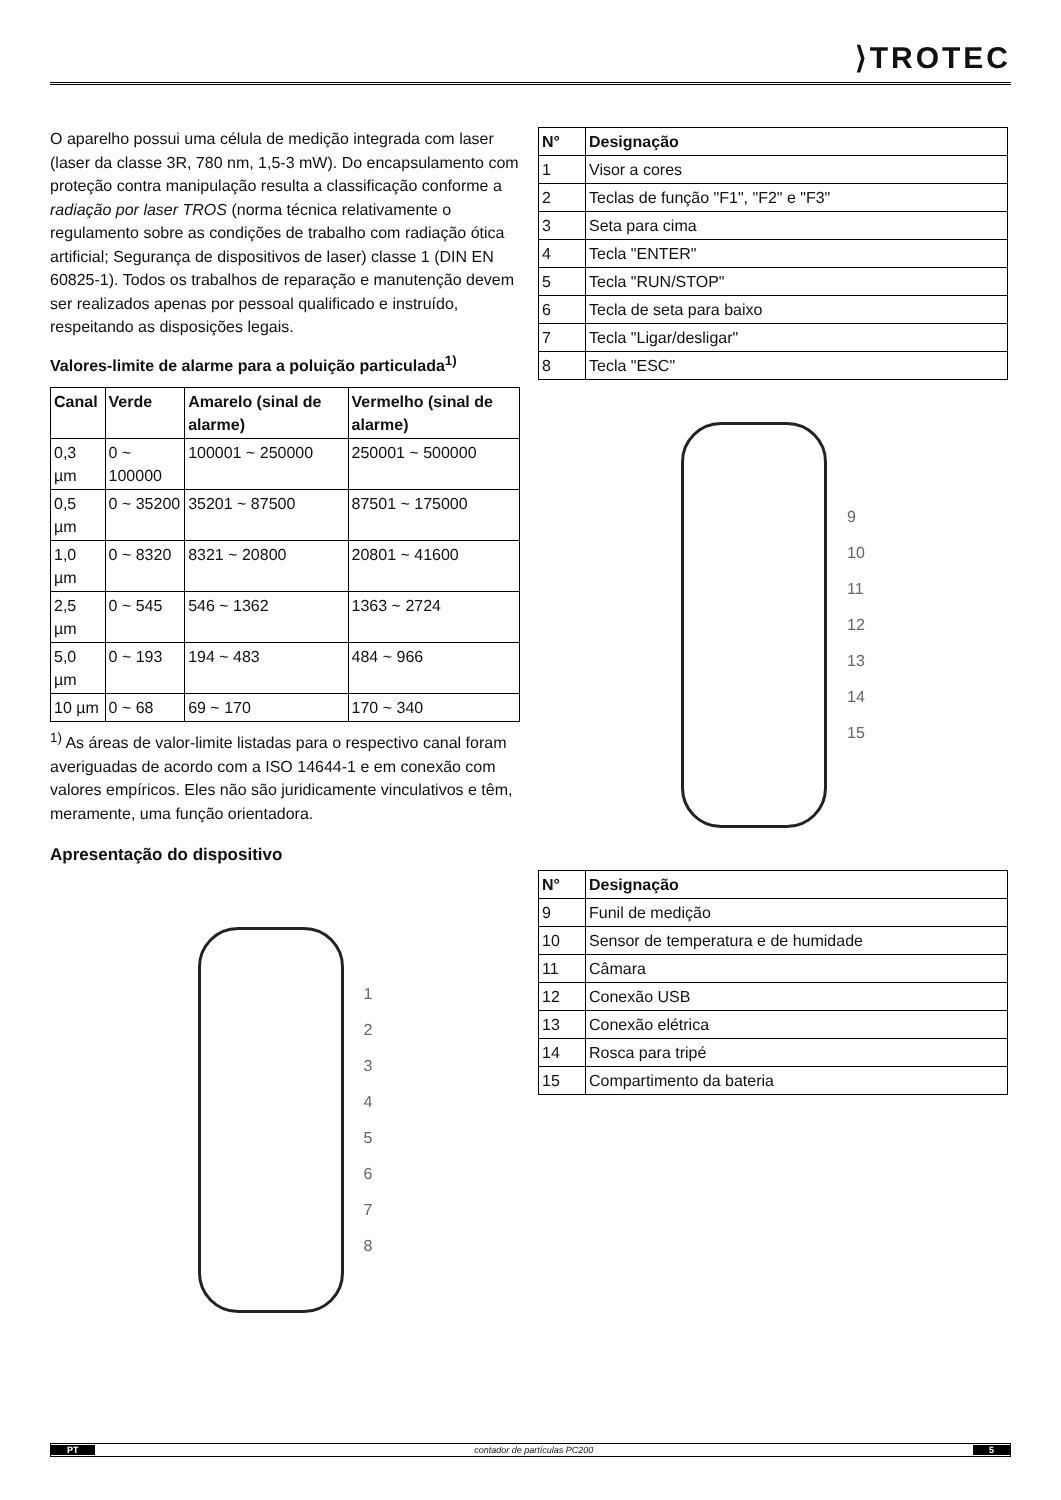⟩TROTEC
O aparelho possui uma célula de medição integrada com laser (laser da classe 3R, 780 nm, 1,5-3 mW). Do encapsulamento com proteção contra manipulação resulta a classificação conforme a radiação por laser TROS (norma técnica relativamente o regulamento sobre as condições de trabalho com radiação ótica artificial; Segurança de dispositivos de laser) classe 1 (DIN EN 60825-1). Todos os trabalhos de reparação e manutenção devem ser realizados apenas por pessoal qualificado e instruído, respeitando as disposições legais.
Valores-limite de alarme para a poluição particulada<sup>1)</sup>
| Canal | Verde | Amarelo (sinal de alarme) | Vermelho (sinal de alarme) |
| --- | --- | --- | --- |
| 0,3 µm | 0 ~ 100000 | 100001 ~ 250000 | 250001 ~ 500000 |
| 0,5 µm | 0 ~ 35200 | 35201 ~ 87500 | 87501 ~ 175000 |
| 1,0 µm | 0 ~ 8320 | 8321 ~ 20800 | 20801 ~ 41600 |
| 2,5 µm | 0 ~ 545 | 546 ~ 1362 | 1363 ~ 2724 |
| 5,0 µm | 0 ~ 193 | 194 ~ 483 | 484 ~ 966 |
| 10 µm | 0 ~ 68 | 69 ~ 170 | 170 ~ 340 |
<sup>1)</sup> As áreas de valor-limite listadas para o respectivo canal foram averiguadas de acordo com a ISO 14644-1 e em conexão com valores empíricos. Eles não são juridicamente vinculativos e têm, meramente, uma função orientadora.
Apresentação do dispositivo
1
2
3
4
5
6
7
8
| N° | Designação |
| --- | --- |
| 1 | Visor a cores |
| 2 | Teclas de função "F1", "F2" e "F3" |
| 3 | Seta para cima |
| 4 | Tecla "ENTER" |
| 5 | Tecla "RUN/STOP" |
| 6 | Tecla de seta para baixo |
| 7 | Tecla "Ligar/desligar" |
| 8 | Tecla "ESC" |
9
10
11
12
13
14
15
| N° | Designação |
| --- | --- |
| 9 | Funil de medição |
| 10 | Sensor de temperatura e de humidade |
| 11 | Câmara |
| 12 | Conexão USB |
| 13 | Conexão elétrica |
| 14 | Rosca para tripé |
| 15 | Compartimento da bateria |
PT contador de partículas PC200 5